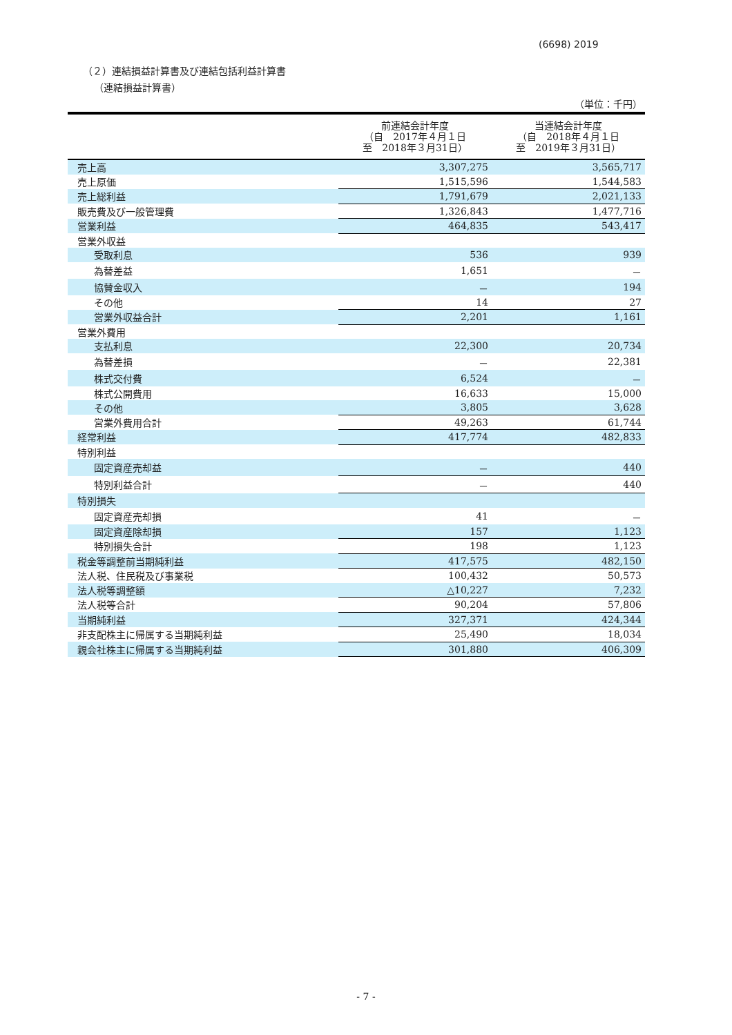(6698) 2019
（２）連結損益計算書及び連結包括利益計算書
（連結損益計算書）
（単位：千円）
| | 前連結会計年度 （自 2017年４月１日 至 2018年３月31日） | 当連結会計年度 （自 2018年４月１日 至 2019年３月31日） |
| --- | --- | --- |
| 売上高 | 3,307,275 | 3,565,717 |
| 売上原価 | 1,515,596 | 1,544,583 |
| 売上総利益 | 1,791,679 | 2,021,133 |
| 販売費及び一般管理費 | 1,326,843 | 1,477,716 |
| 営業利益 | 464,835 | 543,417 |
| 営業外収益 | | |
| 受取利息 | 536 | 939 |
| 為替差益 | 1,651 | － |
| 協賛金収入 | － | 194 |
| その他 | 14 | 27 |
| 営業外収益合計 | 2,201 | 1,161 |
| 営業外費用 | | |
| 支払利息 | 22,300 | 20,734 |
| 為替差損 | － | 22,381 |
| 株式交付費 | 6,524 | － |
| 株式公開費用 | 16,633 | 15,000 |
| その他 | 3,805 | 3,628 |
| 営業外費用合計 | 49,263 | 61,744 |
| 経常利益 | 417,774 | 482,833 |
| 特別利益 | | |
| 固定資産売却益 | － | 440 |
| 特別利益合計 | － | 440 |
| 特別損失 | | |
| 固定資産売却損 | 41 | － |
| 固定資産除却損 | 157 | 1,123 |
| 特別損失合計 | 198 | 1,123 |
| 税金等調整前当期純利益 | 417,575 | 482,150 |
| 法人税、住民税及び事業税 | 100,432 | 50,573 |
| 法人税等調整額 | △10,227 | 7,232 |
| 法人税等合計 | 90,204 | 57,806 |
| 当期純利益 | 327,371 | 424,344 |
| 非支配株主に帰属する当期純利益 | 25,490 | 18,034 |
| 親会社株主に帰属する当期純利益 | 301,880 | 406,309 |
- 7 -